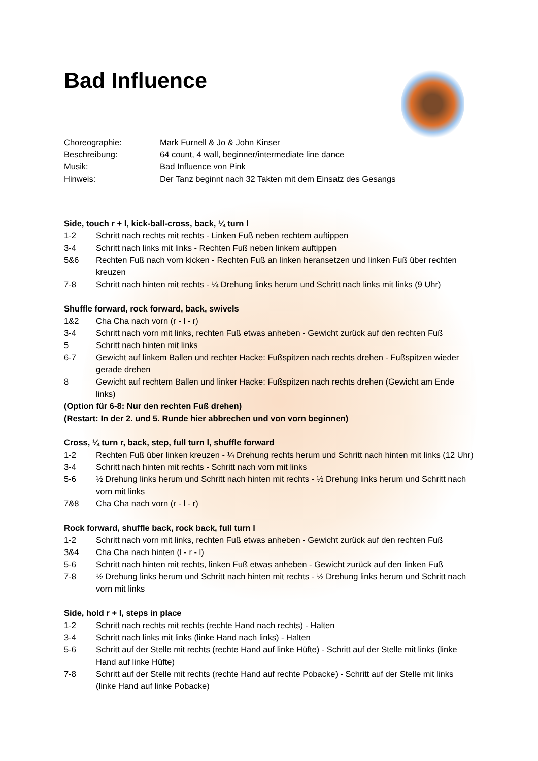Bad Influence
Choreographie: Mark Furnell & Jo & John Kinser
Beschreibung: 64 count, 4 wall, beginner/intermediate line dance
Musik: Bad Influence von Pink
Hinweis: Der Tanz beginnt nach 32 Takten mit dem Einsatz des Gesangs
Side, touch r + l, kick-ball-cross, back, ¼ turn l
1-2 Schritt nach rechts mit rechts - Linken Fuß neben rechtem auftippen
3-4 Schritt nach links mit links - Rechten Fuß neben linkem auftippen
5&6 Rechten Fuß nach vorn kicken - Rechten Fuß an linken heransetzen und linken Fuß über rechten kreuzen
7-8 Schritt nach hinten mit rechts - ¼ Drehung links herum und Schritt nach links mit links (9 Uhr)
Shuffle forward, rock forward, back, swivels
1&2 Cha Cha nach vorn (r - l - r)
3-4 Schritt nach vorn mit links, rechten Fuß etwas anheben - Gewicht zurück auf den rechten Fuß
5 Schritt nach hinten mit links
6-7 Gewicht auf linkem Ballen und rechter Hacke: Fußspitzen nach rechts drehen - Fußspitzen wieder gerade drehen
8 Gewicht auf rechtem Ballen und linker Hacke: Fußspitzen nach rechts drehen (Gewicht am Ende links)
(Option für 6-8: Nur den rechten Fuß drehen)
(Restart: In der 2. und 5. Runde hier abbrechen und von vorn beginnen)
Cross, ¼ turn r, back, step, full turn l, shuffle forward
1-2 Rechten Fuß über linken kreuzen - ¼ Drehung rechts herum und Schritt nach hinten mit links (12 Uhr)
3-4 Schritt nach hinten mit rechts - Schritt nach vorn mit links
5-6 ½ Drehung links herum und Schritt nach hinten mit rechts - ½ Drehung links herum und Schritt nach vorn mit links
7&8 Cha Cha nach vorn (r - l - r)
Rock forward, shuffle back, rock back, full turn l
1-2 Schritt nach vorn mit links, rechten Fuß etwas anheben - Gewicht zurück auf den rechten Fuß
3&4 Cha Cha nach hinten (l - r - l)
5-6 Schritt nach hinten mit rechts, linken Fuß etwas anheben - Gewicht zurück auf den linken Fuß
7-8 ½ Drehung links herum und Schritt nach hinten mit rechts - ½ Drehung links herum und Schritt nach vorn mit links
Side, hold r + l, steps in place
1-2 Schritt nach rechts mit rechts (rechte Hand nach rechts) - Halten
3-4 Schritt nach links mit links (linke Hand nach links) - Halten
5-6 Schritt auf der Stelle mit rechts (rechte Hand auf linke Hüfte) - Schritt auf der Stelle mit links (linke Hand auf linke Hüfte)
7-8 Schritt auf der Stelle mit rechts (rechte Hand auf rechte Pobacke) - Schritt auf der Stelle mit links (linke Hand auf linke Pobacke)